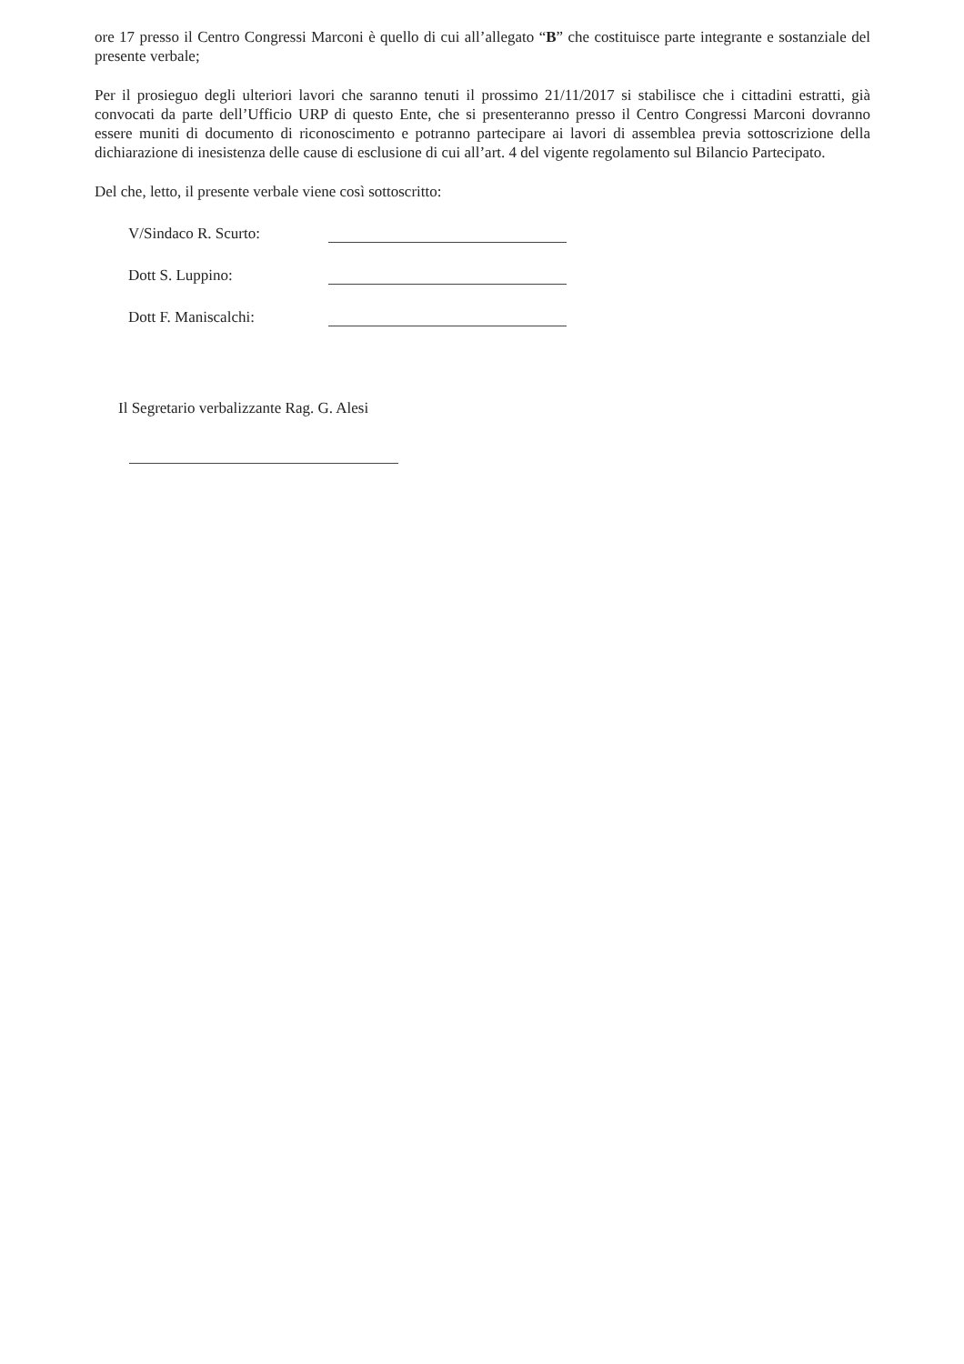ore 17 presso il Centro Congressi Marconi è quello di cui all’allegato “B” che costituisce parte integrante e sostanziale del presente verbale;
Per il prosieguo degli ulteriori lavori che saranno tenuti il prossimo 21/11/2017 si stabilisce che i cittadini estratti, già convocati da parte dell’Ufficio URP di questo Ente, che si presenteranno presso il Centro Congressi Marconi dovranno essere muniti di documento di riconoscimento e potranno partecipare ai lavori di assemblea previa sottoscrizione della dichiarazione di inesistenza delle cause di esclusione di cui all’art. 4 del vigente regolamento sul Bilancio Partecipato.
Del che, letto, il presente verbale viene così sottoscritto:
V/Sindaco R. Scurto:
Dott S. Luppino:
Dott F. Maniscalchi:
Il Segretario verbalizzante Rag. G. Alesi